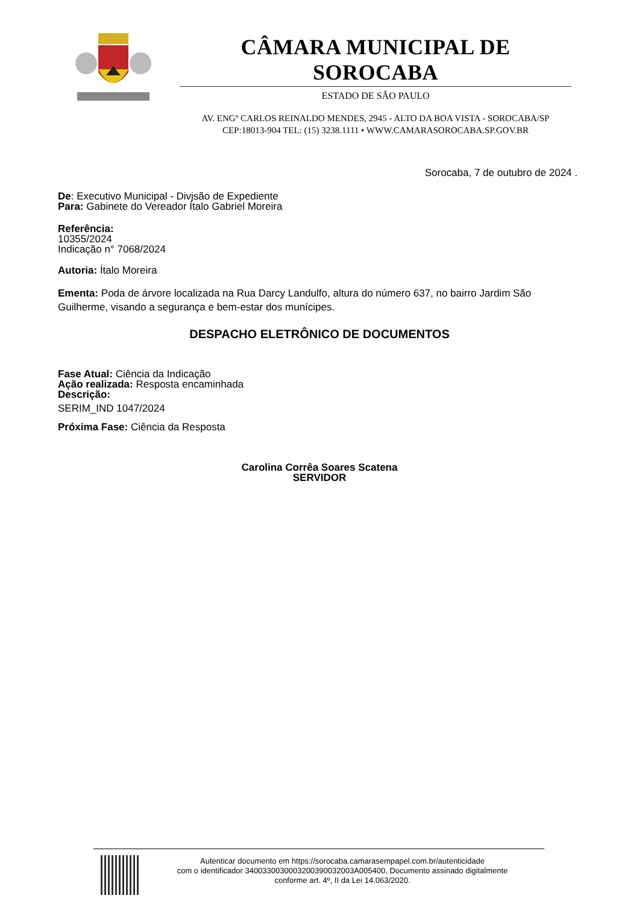CÂMARA MUNICIPAL DE SOROCABA
ESTADO DE SÃO PAULO
AV. ENGº CARLOS REINALDO MENDES, 2945 - ALTO DA BOA VISTA - SOROCABA/SP
CEP:18013-904 TEL: (15) 3238.1111 • WWW.CAMARASOROCABA.SP.GOV.BR
Sorocaba, 7 de outubro de 2024 .
De: Executivo Municipal - Divjsão de Expediente
Para: Gabinete do Vereador Ítalo Gabriel Moreira
Referência:
10355/2024
Indicação n° 7068/2024
Autoria: Ítalo Moreira
Ementa: Poda de árvore localizada na Rua Darcy Landulfo, altura do número 637, no bairro Jardim São Guilherme, visando a segurança e bem-estar dos munícipes.
DESPACHO ELETRÔNICO DE DOCUMENTOS
Fase Atual: Ciência da Indicação
Ação realizada: Resposta encaminhada
Descrição:
SERIM_IND 1047/2024
Próxima Fase: Ciência da Resposta
Carolina Corrêa Soares Scatena
SERVIDOR
Autenticar documento em https://sorocaba.camarasempapel.com.br/autenticidade
com o identificador 3400330030003200390032003A005400, Documento assinado digitalmente
conforme art. 4º, II da Lei 14.063/2020.